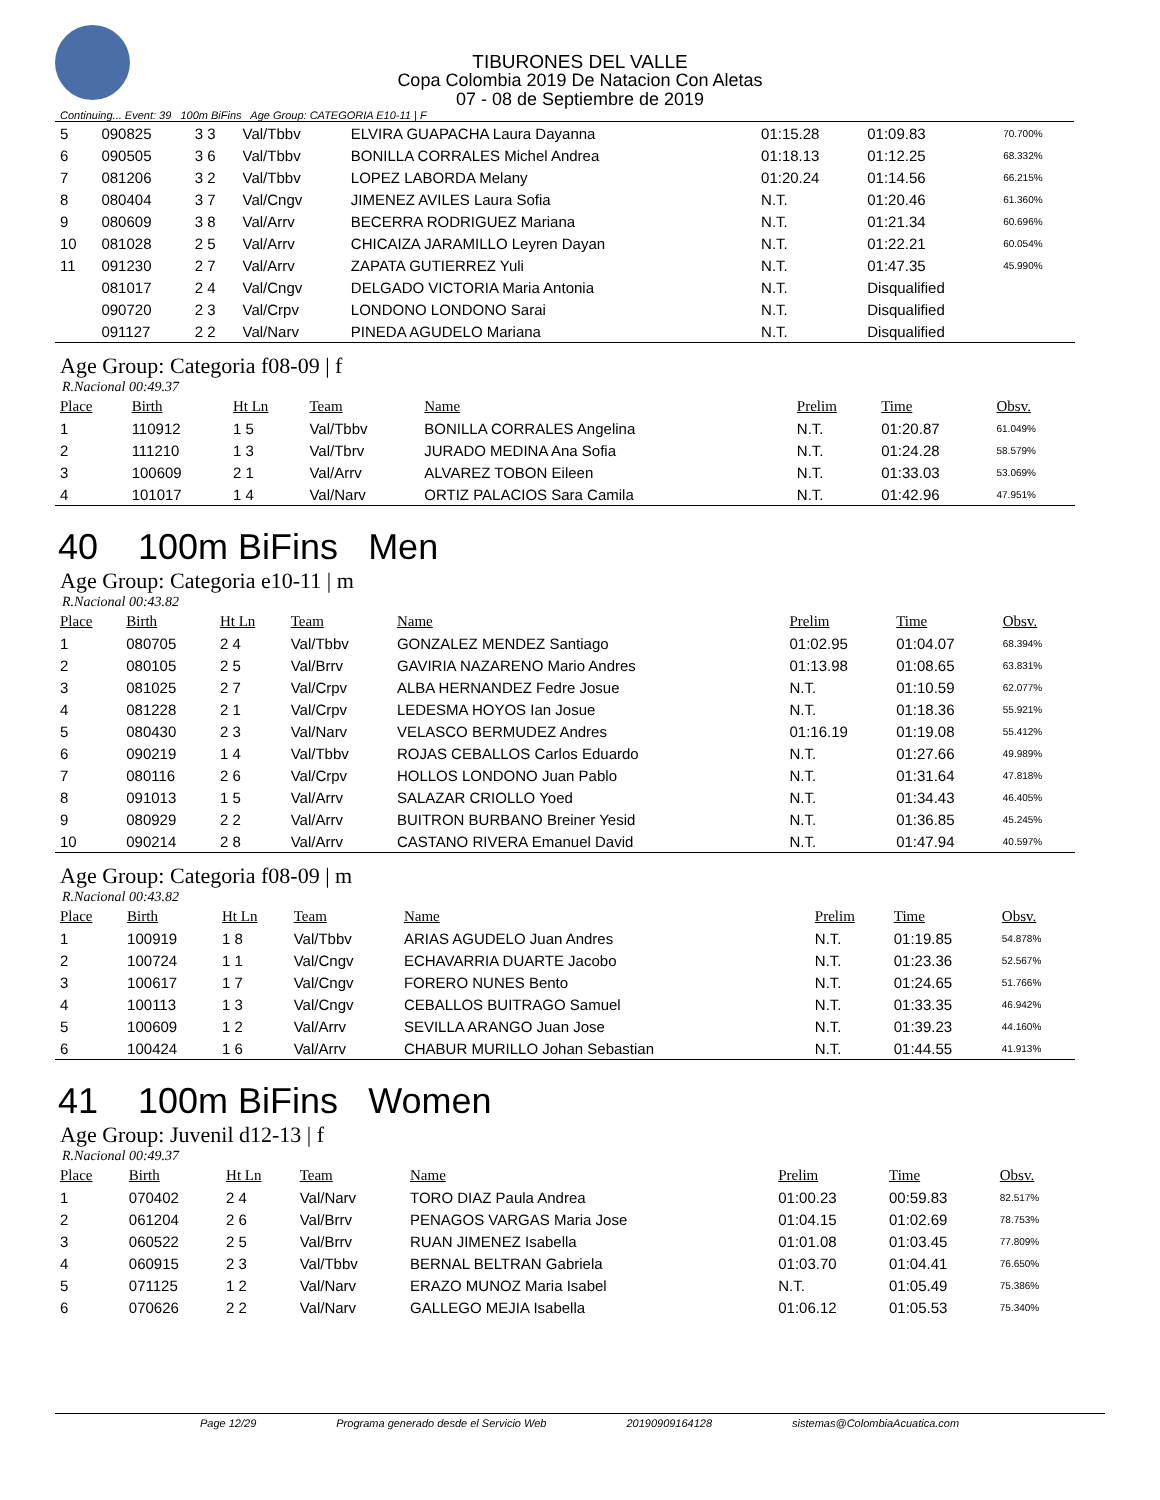TIBURONES DEL VALLE
Copa Colombia 2019 De Natacion Con Aletas
07 - 08 de Septiembre de 2019
Continuing... Event: 39 100m BiFins Age Group: CATEGORIA E10-11 | F
| 5 | 090825 | 3 3 | Val/Tbbv | ELVIRA GUAPACHA Laura Dayanna | 01:15.28 | 01:09.83 | 70.700% |
| 6 | 090505 | 3 6 | Val/Tbbv | BONILLA CORRALES Michel Andrea | 01:18.13 | 01:12.25 | 68.332% |
| 7 | 081206 | 3 2 | Val/Tbbv | LOPEZ LABORDA Melany | 01:20.24 | 01:14.56 | 66.215% |
| 8 | 080404 | 3 7 | Val/Cngv | JIMENEZ AVILES Laura Sofia | N.T. | 01:20.46 | 61.360% |
| 9 | 080609 | 3 8 | Val/Arrv | BECERRA RODRIGUEZ Mariana | N.T. | 01:21.34 | 60.696% |
| 10 | 081028 | 2 5 | Val/Arrv | CHICAIZA JARAMILLO Leyren Dayan | N.T. | 01:22.21 | 60.054% |
| 11 | 091230 | 2 7 | Val/Arrv | ZAPATA GUTIERREZ Yuli | N.T. | 01:47.35 | 45.990% |
| | 081017 | 2 4 | Val/Cngv | DELGADO VICTORIA Maria Antonia | N.T. | Disqualified | |
| | 090720 | 2 3 | Val/Crpv | LONDONO LONDONO Sarai | N.T. | Disqualified | |
| | 091127 | 2 2 | Val/Narv | PINEDA AGUDELO Mariana | N.T. | Disqualified | |
Age Group: Categoria f08-09 | f
R.Nacional 00:49.37
| Place | Birth | Ht Ln | Team | Name | Prelim | Time | Obsv. |
| --- | --- | --- | --- | --- | --- | --- | --- |
| 1 | 110912 | 1 5 | Val/Tbbv | BONILLA CORRALES Angelina | N.T. | 01:20.87 | 61.049% |
| 2 | 111210 | 1 3 | Val/Tbrv | JURADO MEDINA Ana Sofia | N.T. | 01:24.28 | 58.579% |
| 3 | 100609 | 2 1 | Val/Arrv | ALVAREZ TOBON Eileen | N.T. | 01:33.03 | 53.069% |
| 4 | 101017 | 1 4 | Val/Narv | ORTIZ PALACIOS Sara Camila | N.T. | 01:42.96 | 47.951% |
40 100m BiFins Men
Age Group: Categoria e10-11 | m
R.Nacional 00:43.82
| Place | Birth | Ht Ln | Team | Name | Prelim | Time | Obsv. |
| --- | --- | --- | --- | --- | --- | --- | --- |
| 1 | 080705 | 2 4 | Val/Tbbv | GONZALEZ MENDEZ Santiago | 01:02.95 | 01:04.07 | 68.394% |
| 2 | 080105 | 2 5 | Val/Brrv | GAVIRIA NAZARENO Mario Andres | 01:13.98 | 01:08.65 | 63.831% |
| 3 | 081025 | 2 7 | Val/Crpv | ALBA HERNANDEZ Fedre Josue | N.T. | 01:10.59 | 62.077% |
| 4 | 081228 | 2 1 | Val/Crpv | LEDESMA HOYOS Ian Josue | N.T. | 01:18.36 | 55.921% |
| 5 | 080430 | 2 3 | Val/Narv | VELASCO BERMUDEZ Andres | 01:16.19 | 01:19.08 | 55.412% |
| 6 | 090219 | 1 4 | Val/Tbbv | ROJAS CEBALLOS Carlos Eduardo | N.T. | 01:27.66 | 49.989% |
| 7 | 080116 | 2 6 | Val/Crpv | HOLLOS LONDONO Juan Pablo | N.T. | 01:31.64 | 47.818% |
| 8 | 091013 | 1 5 | Val/Arrv | SALAZAR CRIOLLO Yoed | N.T. | 01:34.43 | 46.405% |
| 9 | 080929 | 2 2 | Val/Arrv | BUITRON BURBANO Breiner Yesid | N.T. | 01:36.85 | 45.245% |
| 10 | 090214 | 2 8 | Val/Arrv | CASTANO RIVERA Emanuel David | N.T. | 01:47.94 | 40.597% |
Age Group: Categoria f08-09 | m
R.Nacional 00:43.82
| Place | Birth | Ht Ln | Team | Name | Prelim | Time | Obsv. |
| --- | --- | --- | --- | --- | --- | --- | --- |
| 1 | 100919 | 1 8 | Val/Tbbv | ARIAS AGUDELO Juan Andres | N.T. | 01:19.85 | 54.878% |
| 2 | 100724 | 1 1 | Val/Cngv | ECHAVARRIA DUARTE Jacobo | N.T. | 01:23.36 | 52.567% |
| 3 | 100617 | 1 7 | Val/Cngv | FORERO NUNES Bento | N.T. | 01:24.65 | 51.766% |
| 4 | 100113 | 1 3 | Val/Cngv | CEBALLOS BUITRAGO Samuel | N.T. | 01:33.35 | 46.942% |
| 5 | 100609 | 1 2 | Val/Arrv | SEVILLA ARANGO Juan Jose | N.T. | 01:39.23 | 44.160% |
| 6 | 100424 | 1 6 | Val/Arrv | CHABUR MURILLO Johan Sebastian | N.T. | 01:44.55 | 41.913% |
41 100m BiFins Women
Age Group: Juvenil d12-13 | f
R.Nacional 00:49.37
| Place | Birth | Ht Ln | Team | Name | Prelim | Time | Obsv. |
| --- | --- | --- | --- | --- | --- | --- | --- |
| 1 | 070402 | 2 4 | Val/Narv | TORO DIAZ Paula Andrea | 01:00.23 | 00:59.83 | 82.517% |
| 2 | 061204 | 2 6 | Val/Brrv | PENAGOS VARGAS Maria Jose | 01:04.15 | 01:02.69 | 78.753% |
| 3 | 060522 | 2 5 | Val/Brrv | RUAN JIMENEZ Isabella | 01:01.08 | 01:03.45 | 77.809% |
| 4 | 060915 | 2 3 | Val/Tbbv | BERNAL BELTRAN Gabriela | 01:03.70 | 01:04.41 | 76.650% |
| 5 | 071125 | 1 2 | Val/Narv | ERAZO MUNOZ Maria Isabel | N.T. | 01:05.49 | 75.386% |
| 6 | 070626 | 2 2 | Val/Narv | GALLEGO MEJIA Isabella | 01:06.12 | 01:05.53 | 75.340% |
Page 12/29 Programa generado desde el Servicio Web 20190909164128 sistemas@ColombiaAcuatica.com